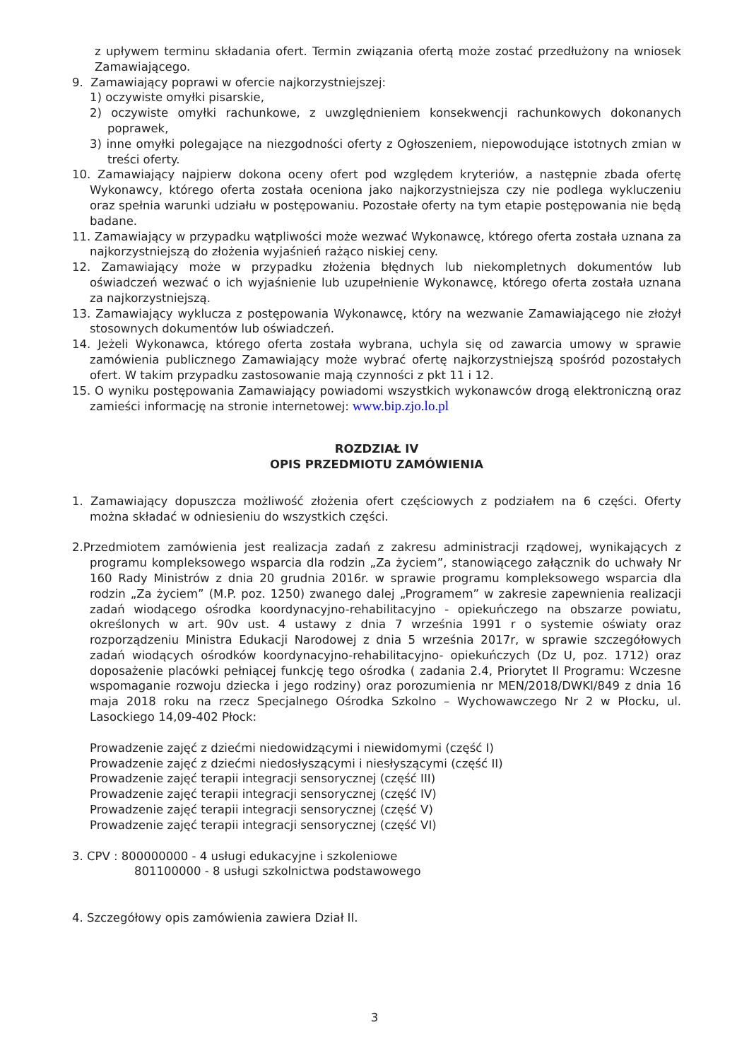z upływem terminu składania ofert. Termin związania ofertą może zostać przedłużony na wniosek Zamawiającego.
9. Zamawiający poprawi w ofercie najkorzystniejszej:
1) oczywiste omyłki pisarskie,
2) oczywiste omyłki rachunkowe, z uwzględnieniem konsekwencji rachunkowych dokonanych poprawek,
3) inne omyłki polegające na niezgodności oferty z Ogłoszeniem, niepowodujące istotnych zmian w treści oferty.
10. Zamawiający najpierw dokona oceny ofert pod względem kryteriów, a następnie zbada ofertę Wykonawcy, którego oferta została oceniona jako najkorzystniejsza czy nie podlega wykluczeniu oraz spełnia warunki udziału w postępowaniu. Pozostałe oferty na tym etapie postępowania nie będą badane.
11. Zamawiający w przypadku wątpliwości może wezwać Wykonawcę, którego oferta została uznana za najkorzystniejszą do złożenia wyjaśnień rażąco niskiej ceny.
12. Zamawiający może w przypadku złożenia błędnych lub niekompletnych dokumentów lub oświadczeń wezwać o ich wyjaśnienie lub uzupełnienie Wykonawcę, którego oferta została uznana za najkorzystniejszą.
13. Zamawiający wyklucza z postępowania Wykonawcę, który na wezwanie Zamawiającego nie złożył stosownych dokumentów lub oświadczeń.
14. Jeżeli Wykonawca, którego oferta została wybrana, uchyla się od zawarcia umowy w sprawie zamówienia publicznego Zamawiający może wybrać ofertę najkorzystniejszą spośród pozostałych ofert. W takim przypadku zastosowanie mają czynności z pkt 11 i 12.
15. O wyniku postępowania Zamawiający powiadomi wszystkich wykonawców drogą elektroniczną oraz zamieści informację na stronie internetowej: www.bip.zjo.lo.pl
ROZDZIAŁ IV
OPIS PRZEDMIOTU ZAMÓWIENIA
1. Zamawiający dopuszcza możliwość złożenia ofert częściowych z podziałem na 6 części. Oferty można składać w odniesieniu do wszystkich części.
2.Przedmiotem zamówienia jest realizacja zadań z zakresu administracji rządowej, wynikających z programu kompleksowego wsparcia dla rodzin „Za życiem”, stanowiącego załącznik do uchwały Nr 160 Rady Ministrów z dnia 20 grudnia 2016r. w sprawie programu kompleksowego wsparcia dla rodzin „Za życiem” (M.P. poz. 1250) zwanego dalej „Programem” w zakresie zapewnienia realizacji zadań wiodącego ośrodka koordynacyjno-rehabilitacyjno - opiekuńczego na obszarze powiatu, określonych w art. 90v ust. 4 ustawy z dnia 7 września 1991 r o systemie oświaty oraz rozporządzeniu Ministra Edukacji Narodowej z dnia 5 września 2017r, w sprawie szczegółowych zadań wiodących ośrodków koordynacyjno-rehabilitacyjno- opiekuńczych (Dz U, poz. 1712) oraz doposażenie placówki pełniącej funkcję tego ośrodka ( zadania 2.4, Priorytet II Programu: Wczesne wspomaganie rozwoju dziecka i jego rodziny) oraz porozumienia nr MEN/2018/DWKI/849 z dnia 16 maja 2018 roku na rzecz Specjalnego Ośrodka Szkolno – Wychowawczego Nr 2 w Płocku, ul. Lasockiego 14,09-402 Płock:
Prowadzenie zajęć z dziećmi niedowidzącymi i niewidomymi (część I)
Prowadzenie zajęć z dziećmi niedosłyszącymi i niesłyszącymi (część II)
Prowadzenie zajęć terapii integracji sensorycznej (część III)
Prowadzenie zajęć terapii integracji sensorycznej (część IV)
Prowadzenie zajęć terapii integracji sensorycznej (część V)
Prowadzenie zajęć terapii integracji sensorycznej (część VI)
3. CPV : 800000000 - 4 usługi edukacyjne i szkoleniowe
801100000 - 8 usługi szkolnictwa podstawowego
4. Szczegółowy opis zamówienia zawiera Dział II.
3